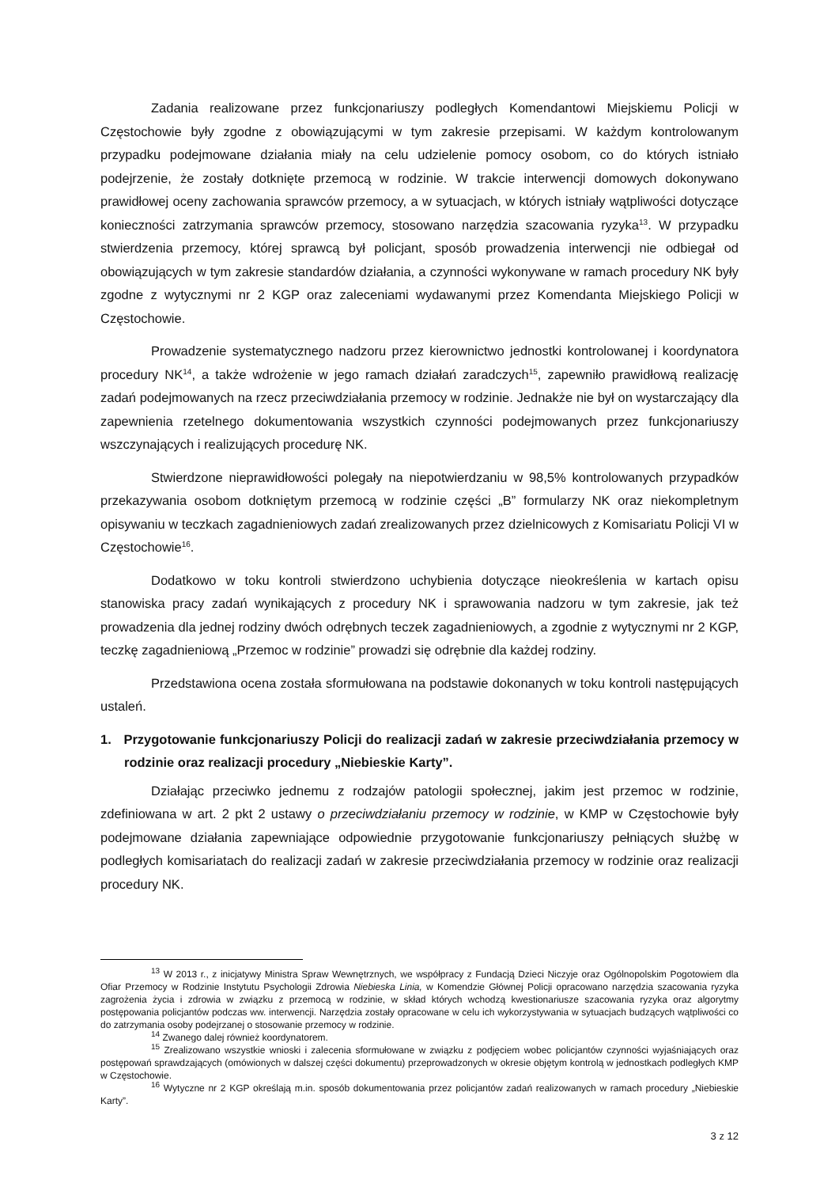Zadania realizowane przez funkcjonariuszy podległych Komendantowi Miejskiemu Policji w Częstochowie były zgodne z obowiązującymi w tym zakresie przepisami. W każdym kontrolowanym przypadku podejmowane działania miały na celu udzielenie pomocy osobom, co do których istniało podejrzenie, że zostały dotknięte przemocą w rodzinie. W trakcie interwencji domowych dokonywano prawidłowej oceny zachowania sprawców przemocy, a w sytuacjach, w których istniały wątpliwości dotyczące konieczności zatrzymania sprawców przemocy, stosowano narzędzia szacowania ryzyka<sup>13</sup>. W przypadku stwierdzenia przemocy, której sprawcą był policjant, sposób prowadzenia interwencji nie odbiegał od obowiązujących w tym zakresie standardów działania, a czynności wykonywane w ramach procedury NK były zgodne z wytycznymi nr 2 KGP oraz zaleceniami wydawanymi przez Komendanta Miejskiego Policji w Częstochowie.
Prowadzenie systematycznego nadzoru przez kierownictwo jednostki kontrolowanej i koordynatora procedury NK<sup>14</sup>, a także wdrożenie w jego ramach działań zaradczych<sup>15</sup>, zapewniło prawidłową realizację zadań podejmowanych na rzecz przeciwdziałania przemocy w rodzinie. Jednakże nie był on wystarczający dla zapewnienia rzetelnego dokumentowania wszystkich czynności podejmowanych przez funkcjonariuszy wszczynających i realizujących procedurę NK.
Stwierdzone nieprawidłowości polegały na niepotwierdzaniu w 98,5% kontrolowanych przypadków przekazywania osobom dotkniętym przemocą w rodzinie części „B” formularzy NK oraz niekompletnym opisywaniu w teczkach zagadnieniowych zadań zrealizowanych przez dzielnicowych z Komisariatu Policji VI w Częstochowie<sup>16</sup>.
Dodatkowo w toku kontroli stwierdzono uchybienia dotyczące nieokreślenia w kartach opisu stanowiska pracy zadań wynikających z procedury NK i sprawowania nadzoru w tym zakresie, jak też prowadzenia dla jednej rodziny dwóch odrębnych teczek zagadnieniowych, a zgodnie z wytycznymi nr 2 KGP, teczkę zagadnieniową „Przemoc w rodzinie” prowadzi się odrębnie dla każdej rodziny.
Przedstawiona ocena została sformułowana na podstawie dokonanych w toku kontroli następujących ustaleń.
1. Przygotowanie funkcjonariuszy Policji do realizacji zadań w zakresie przeciwdziałania przemocy w rodzinie oraz realizacji procedury „Niebieskie Karty”.
Działając przeciwko jednemu z rodzajów patologii społecznej, jakim jest przemoc w rodzinie, zdefiniowana w art. 2 pkt 2 ustawy o przeciwdziałaniu przemocy w rodzinie, w KMP w Częstochowie były podejmowane działania zapewniające odpowiednie przygotowanie funkcjonariuszy pełniących służbę w podległych komisariatach do realizacji zadań w zakresie przeciwdziałania przemocy w rodzinie oraz realizacji procedury NK.
<sup>13</sup> W 2013 r., z inicjatywy Ministra Spraw Wewnętrznych, we współpracy z Fundacją Dzieci Niczyje oraz Ogólnopolskim Pogotowiem dla Ofiar Przemocy w Rodzinie Instytutu Psychologii Zdrowia Niebieska Linia, w Komendzie Głównej Policji opracowano narzędzia szacowania ryzyka zagrożenia życia i zdrowia w związku z przemocą w rodzinie, w skład których wchodzą kwestionariusze szacowania ryzyka oraz algorytmy postępowania policjantów podczas ww. interwencji. Narzędzia zostały opracowane w celu ich wykorzystywania w sytuacjach budzących wątpliwości co do zatrzymania osoby podejrzanej o stosowanie przemocy w rodzinie.
<sup>14</sup> Zwanego dalej również koordynatorem.
<sup>15</sup> Zrealizowano wszystkie wnioski i zalecenia sformułowane w związku z podjęciem wobec policjantów czynności wyjaśniających oraz postępowań sprawdzających (omówionych w dalszej części dokumentu) przeprowadzonych w okresie objętym kontrolą w jednostkach podległych KMP w Częstochowie.
<sup>16</sup> Wytyczne nr 2 KGP określają m.in. sposób dokumentowania przez policjantów zadań realizowanych w ramach procedury „Niebieskie Karty”.
3 z 12